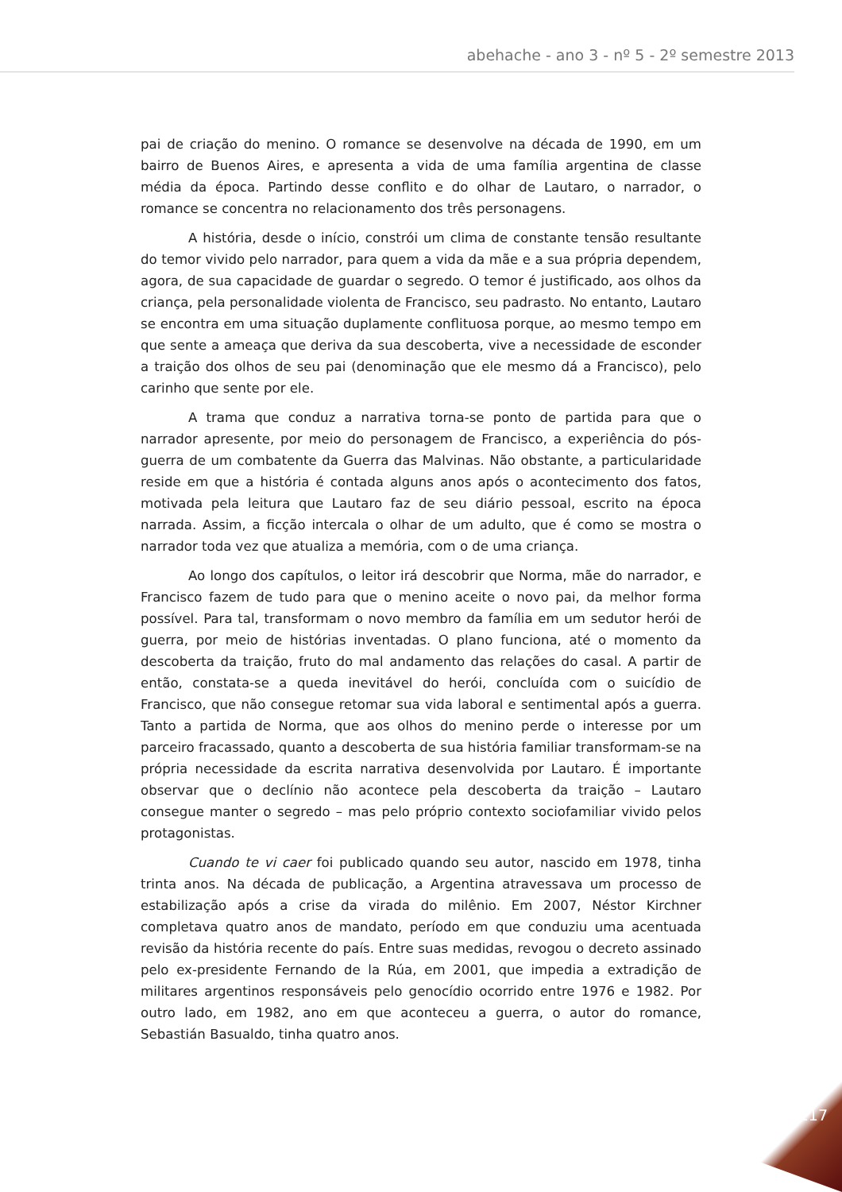abehache - ano 3 - nº 5 - 2º semestre 2013
pai de criação do menino. O romance se desenvolve na década de 1990, em um bairro de Buenos Aires, e apresenta a vida de uma família argentina de classe média da época. Partindo desse conflito e do olhar de Lautaro, o narrador, o romance se concentra no relacionamento dos três personagens.
A história, desde o início, constrói um clima de constante tensão resultante do temor vivido pelo narrador, para quem a vida da mãe e a sua própria dependem, agora, de sua capacidade de guardar o segredo. O temor é justificado, aos olhos da criança, pela personalidade violenta de Francisco, seu padrasto. No entanto, Lautaro se encontra em uma situação duplamente conflituosa porque, ao mesmo tempo em que sente a ameaça que deriva da sua descoberta, vive a necessidade de esconder a traição dos olhos de seu pai (denominação que ele mesmo dá a Francisco), pelo carinho que sente por ele.
A trama que conduz a narrativa torna-se ponto de partida para que o narrador apresente, por meio do personagem de Francisco, a experiência do pós-guerra de um combatente da Guerra das Malvinas. Não obstante, a particularidade reside em que a história é contada alguns anos após o acontecimento dos fatos, motivada pela leitura que Lautaro faz de seu diário pessoal, escrito na época narrada. Assim, a ficção intercala o olhar de um adulto, que é como se mostra o narrador toda vez que atualiza a memória, com o de uma criança.
Ao longo dos capítulos, o leitor irá descobrir que Norma, mãe do narrador, e Francisco fazem de tudo para que o menino aceite o novo pai, da melhor forma possível. Para tal, transformam o novo membro da família em um sedutor herói de guerra, por meio de histórias inventadas. O plano funciona, até o momento da descoberta da traição, fruto do mal andamento das relações do casal. A partir de então, constata-se a queda inevitável do herói, concluída com o suicídio de Francisco, que não consegue retomar sua vida laboral e sentimental após a guerra. Tanto a partida de Norma, que aos olhos do menino perde o interesse por um parceiro fracassado, quanto a descoberta de sua história familiar transformam-se na própria necessidade da escrita narrativa desenvolvida por Lautaro. É importante observar que o declínio não acontece pela descoberta da traição – Lautaro consegue manter o segredo – mas pelo próprio contexto sociofamiliar vivido pelos protagonistas.
Cuando te vi caer foi publicado quando seu autor, nascido em 1978, tinha trinta anos. Na década de publicação, a Argentina atravessava um processo de estabilização após a crise da virada do milênio. Em 2007, Néstor Kirchner completava quatro anos de mandato, período em que conduziu uma acentuada revisão da história recente do país. Entre suas medidas, revogou o decreto assinado pelo ex-presidente Fernando de la Rúa, em 2001, que impedia a extradição de militares argentinos responsáveis pelo genocídio ocorrido entre 1976 e 1982. Por outro lado, em 1982, ano em que aconteceu a guerra, o autor do romance, Sebastián Basualdo, tinha quatro anos.
117